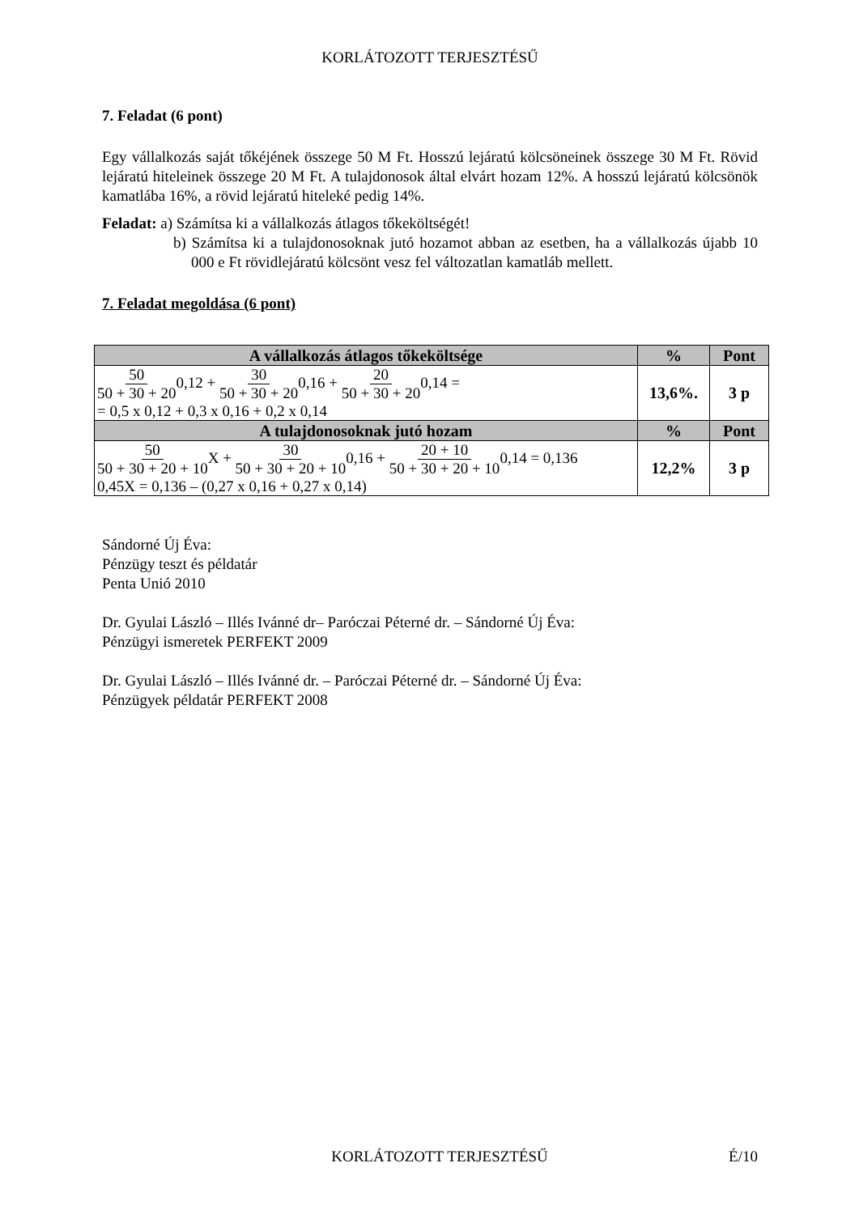KORLÁTOZOTT TERJESZTÉSŰ
7. Feladat (6 pont)
Egy vállalkozás saját tőkéjének összege 50 M Ft. Hosszú lejáratú kölcsöneinek összege 30 M Ft. Rövid lejáratú hiteleinek összege 20 M Ft. A tulajdonosok által elvárt hozam 12%. A hosszú lejáratú kölcsönök kamatlába 16%, a rövid lejáratú hiteleké pedig 14%.
Feladat: a) Számítsa ki a vállalkozás átlagos tőkeköltségét!
b) Számítsa ki a tulajdonosoknak jutó hozamot abban az esetben, ha a vállalkozás újabb 10 000 e Ft rövidlejáratú kölcsönt vesz fel változatlan kamatláb mellett.
7. Feladat megoldása (6 pont)
| A vállalkozás átlagos tőkeköltsége | % | Pont |
| --- | --- | --- |
| 50 50 + 30 + 20 0,12 + 30 50 + 30 + 20 0,16 + 20 50 + 30 + 20 0,14 = = 0,5 x 0,12 + 0,3 x 0,16 + 0,2 x 0,14 | 13,6%. | 3 p |
| A tulajdonosoknak jutó hozam | % | Pont |
| 50 50 + 30 + 20 + 10 X + 30 50 + 30 + 20 + 10 0,16 + 20 + 10 50 + 30 + 20 + 10 0,14 = 0,136 0,45X = 0,136 – (0,27 x 0,16 + 0,27 x 0,14) | 12,2% | 3 p |
Sándorné Új Éva:
Pénzügy teszt és példatár
Penta Unió 2010
Dr. Gyulai László – Illés Ivánné dr– Paróczai Péterné dr. – Sándorné Új Éva:
Pénzügyi ismeretek PERFEKT 2009
Dr. Gyulai László – Illés Ivánné dr. – Paróczai Péterné dr. – Sándorné Új Éva:
Pénzügyek példatár PERFEKT 2008
KORLÁTOZOTT TERJESZTÉSŰ É/10